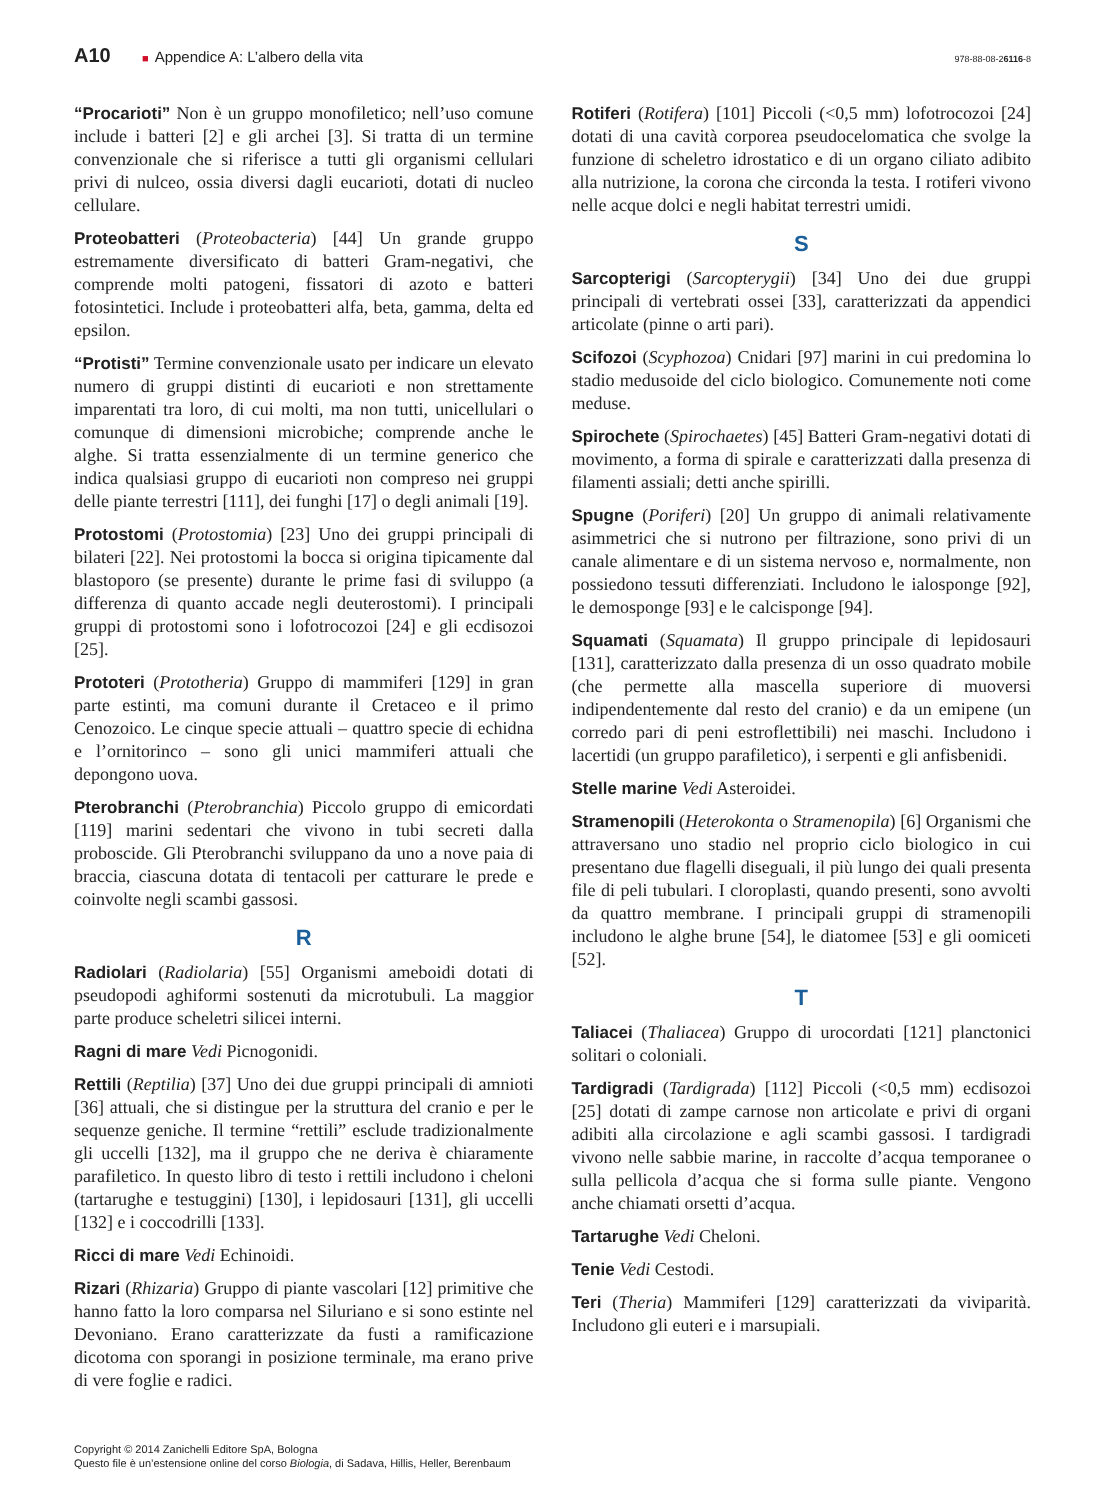A10
■ Appendice A: L’albero della vita
978-88-08-26116-8
“Procarioti” Non è un gruppo monofiletico; nell’uso comune include i batteri [2] e gli archei [3]. Si tratta di un termine convenzionale che si riferisce a tutti gli organismi cellulari privi di nulceo, ossia diversi dagli eucarioti, dotati di nucleo cellulare.
Proteobatteri (Proteobacteria) [44] Un grande gruppo estremamente diversificato di batteri Gram-negativi, che comprende molti patogeni, fissatori di azoto e batteri fotosintetici. Include i proteobatteri alfa, beta, gamma, delta ed epsilon.
“Protisti” Termine convenzionale usato per indicare un elevato numero di gruppi distinti di eucarioti e non strettamente imparentati tra loro, di cui molti, ma non tutti, unicellulari o comunque di dimensioni microbiche; comprende anche le alghe. Si tratta essenzialmente di un termine generico che indica qualsiasi gruppo di eucarioti non compreso nei gruppi delle piante terrestri [111], dei funghi [17] o degli animali [19].
Protostomi (Protostomia) [23] Uno dei gruppi principali di bilateri [22]. Nei protostomi la bocca si origina tipicamente dal blastoporo (se presente) durante le prime fasi di sviluppo (a differenza di quanto accade negli deuterostomi). I principali gruppi di protostomi sono i lofotrocozoi [24] e gli ecdisozoi [25].
Prototeri (Prototheria) Gruppo di mammiferi [129] in gran parte estinti, ma comuni durante il Cretaceo e il primo Cenozoico. Le cinque specie attuali – quattro specie di echidna e l’ornitorinco – sono gli unici mammiferi attuali che depongono uova.
Pterobranchi (Pterobranchia) Piccolo gruppo di emicordati [119] marini sedentari che vivono in tubi secreti dalla proboscide. Gli Pterobranchi sviluppano da uno a nove paia di braccia, ciascuna dotata di tentacoli per catturare le prede e coinvolte negli scambi gassosi.
R
Radiolari (Radiolaria) [55] Organismi ameboidi dotati di pseudopodi aghiformi sostenuti da microtubuli. La maggior parte produce scheletri silicei interni.
Ragni di mare Vedi Picnogonidi.
Rettili (Reptilia) [37] Uno dei due gruppi principali di amnioti [36] attuali, che si distingue per la struttura del cranio e per le sequenze geniche. Il termine “rettili” esclude tradizionalmente gli uccelli [132], ma il gruppo che ne deriva è chiaramente parafiletico. In questo libro di testo i rettili includono i cheloni (tartarughe e testuggini) [130], i lepidosauri [131], gli uccelli [132] e i coccodrilli [133].
Ricci di mare Vedi Echinoidi.
Rizari (Rhizaria) Gruppo di piante vascolari [12] primitive che hanno fatto la loro comparsa nel Siluriano e si sono estinte nel Devoniano. Erano caratterizzate da fusti a ramificazione dicotoma con sporangi in posizione terminale, ma erano prive di vere foglie e radici.
Rotiferi (Rotifera) [101] Piccoli (<0,5 mm) lofotrocozoi [24] dotati di una cavità corporea pseudocelomatica che svolge la funzione di scheletro idrostatico e di un organo ciliato adibito alla nutrizione, la corona che circonda la testa. I rotiferi vivono nelle acque dolci e negli habitat terrestri umidi.
S
Sarcopterigi (Sarcopterygii) [34] Uno dei due gruppi principali di vertebrati ossei [33], caratterizzati da appendici articolate (pinne o arti pari).
Scifozoi (Scyphozoa) Cnidari [97] marini in cui predomina lo stadio medusoide del ciclo biologico. Comunemente noti come meduse.
Spirochete (Spirochaetes) [45] Batteri Gram-negativi dotati di movimento, a forma di spirale e caratterizzati dalla presenza di filamenti assiali; detti anche spirilli.
Spugne (Poriferi) [20] Un gruppo di animali relativamente asimmetrici che si nutrono per filtrazione, sono privi di un canale alimentare e di un sistema nervoso e, normalmente, non possiedono tessuti differenziati. Includono le ialosponge [92], le demosponge [93] e le calcisponge [94].
Squamati (Squamata) Il gruppo principale di lepidosauri [131], caratterizzato dalla presenza di un osso quadrato mobile (che permette alla mascella superiore di muoversi indipendentemente dal resto del cranio) e da un emipene (un corredo pari di peni estroflettibili) nei maschi. Includono i lacertidi (un gruppo parafiletico), i serpenti e gli anfisbenidi.
Stelle marine Vedi Asteroidei.
Stramenopili (Heterokonta o Stramenopila) [6] Organismi che attraversano uno stadio nel proprio ciclo biologico in cui presentano due flagelli diseguali, il più lungo dei quali presenta file di peli tubulari. I cloroplasti, quando presenti, sono avvolti da quattro membrane. I principali gruppi di stramenopili includono le alghe brune [54], le diatomee [53] e gli oomiceti [52].
T
Taliacei (Thaliacea) Gruppo di urocordati [121] planctonici solitari o coloniali.
Tardigradi (Tardigrada) [112] Piccoli (<0,5 mm) ecdisozoi [25] dotati di zampe carnose non articolate e privi di organi adibiti alla circolazione e agli scambi gassosi. I tardigradi vivono nelle sabbie marine, in raccolte d’acqua temporanee o sulla pellicola d’acqua che si forma sulle piante. Vengono anche chiamati orsetti d’acqua.
Tartarughe Vedi Cheloni.
Tenie Vedi Cestodi.
Teri (Theria) Mammiferi [129] caratterizzati da viviparità. Includono gli euteri e i marsupiali.
Copyright © 2014 Zanichelli Editore SpA, Bologna
Questo file è un’estensione online del corso Biologia, di Sadava, Hillis, Heller, Berenbaum